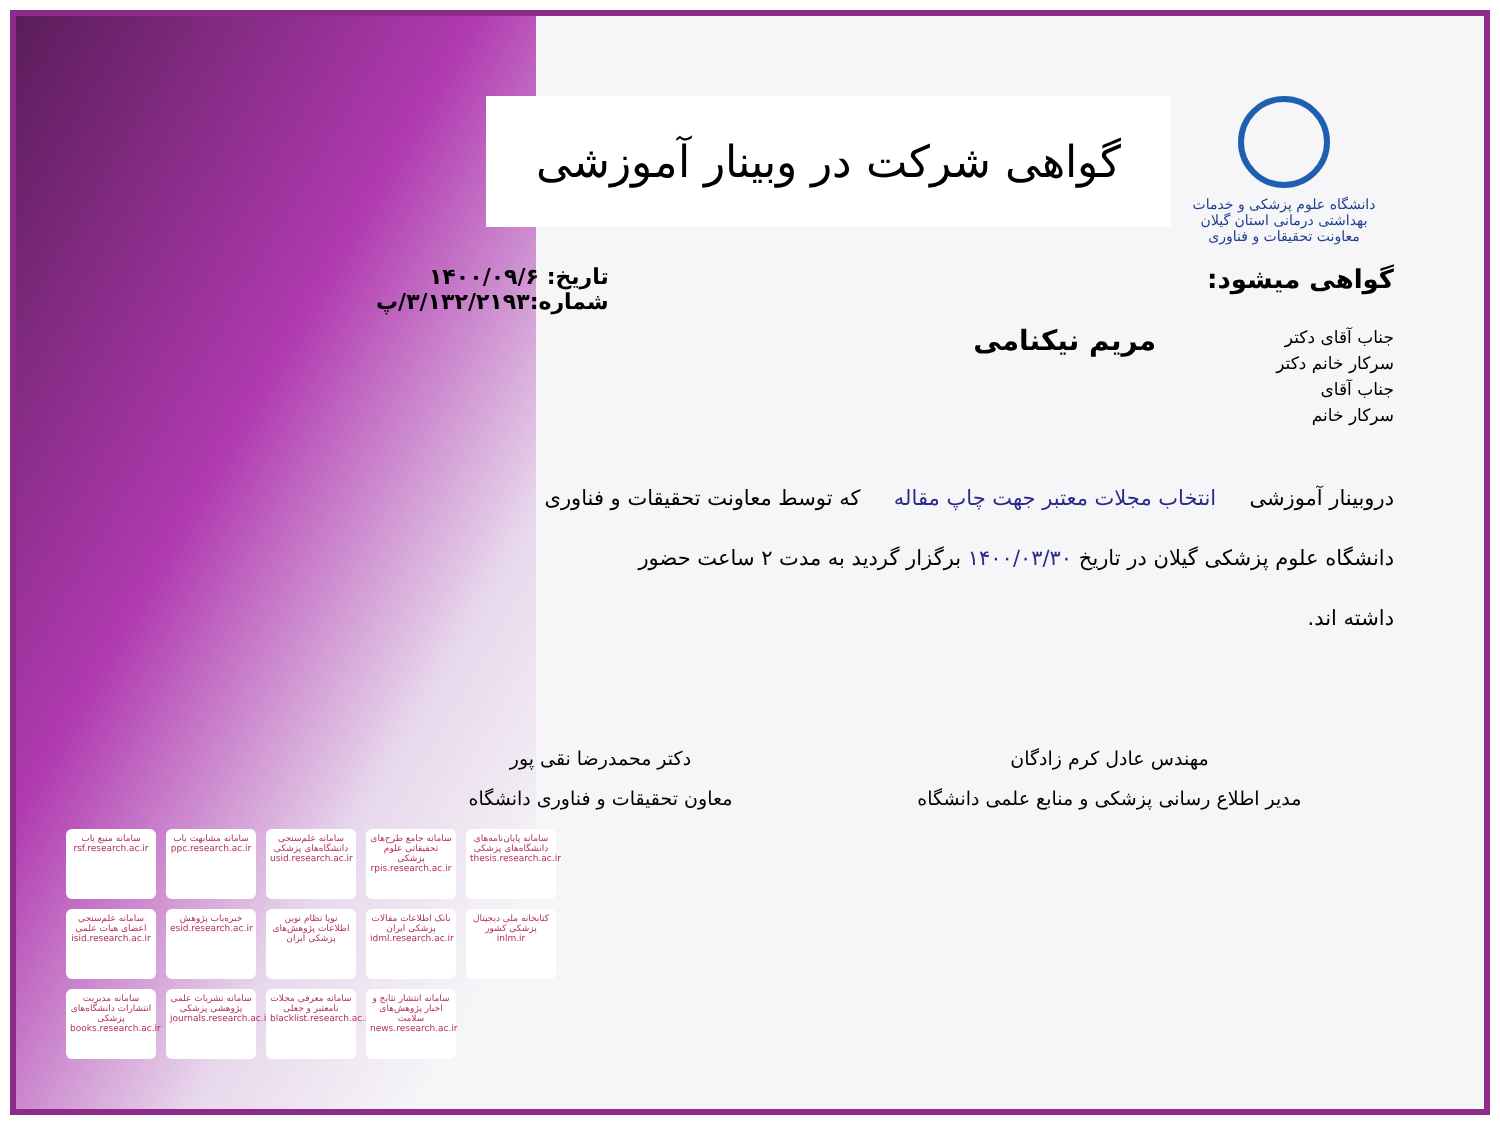دانشگاه علوم پزشکی و خدمات بهداشتی درمانی استان گیلان
معاونت تحقیقات و فناوری
گواهی شرکت در وبینار آموزشی
گواهی میشود:
تاریخ: ۱۴۰۰/۰۹/۶
شماره:۳/۱۳۲/۲۱۹۳/پ
جناب آقای دکتر
سرکار خانم دکتر
جناب آقای
سرکار خانم
مریم نیکنامی
دروبینار آموزشی انتخاب مجلات معتبر جهت چاپ مقاله که توسط معاونت تحقیقات و فناوری
دانشگاه علوم پزشکی گیلان در تاریخ ۱۴۰۰/۰۳/۳۰ برگزار گردید به مدت ۲ ساعت حضور
داشته اند.
مهندس عادل کرم زادگان
مدیر اطلاع رسانی پزشکی و منابع علمی دانشگاه
دکتر محمدرضا نقی پور
معاون تحقیقات و فناوری دانشگاه
سامانه منبع یاب rsf.research.ac.ir
سامانه مشابهت یاب ppc.research.ac.ir
سامانه علم‌سنجی دانشگاه‌های پزشکی usid.research.ac.ir
سامانه جامع طرح‌های تحقیقاتی علوم پزشکی rpis.research.ac.ir
سامانه پایان‌نامه‌های دانشگاه‌های پزشکی thesis.research.ac.ir
سامانه علم‌سنجی اعضای هیات علمی isid.research.ac.ir
خبره‌یاب پژوهش esid.research.ac.ir
نوپا نظام نوین اطلاعات پژوهش‌های پزشکی ایران
بانک اطلاعات مقالات پزشکی ایران idml.research.ac.ir
کتابخانه ملی دیجیتال پزشکی کشور inlm.ir
سامانه مدیریت انتشارات دانشگاه‌های پزشکی books.research.ac.ir
سامانه نشریات علمی پژوهشی پزشکی journals.research.ac.ir
سامانه معرفی مجلات نامعتبر و جعلی blacklist.research.ac.ir
سامانه انتشار نتایج و اخبار پژوهش‌های سلامت news.research.ac.ir